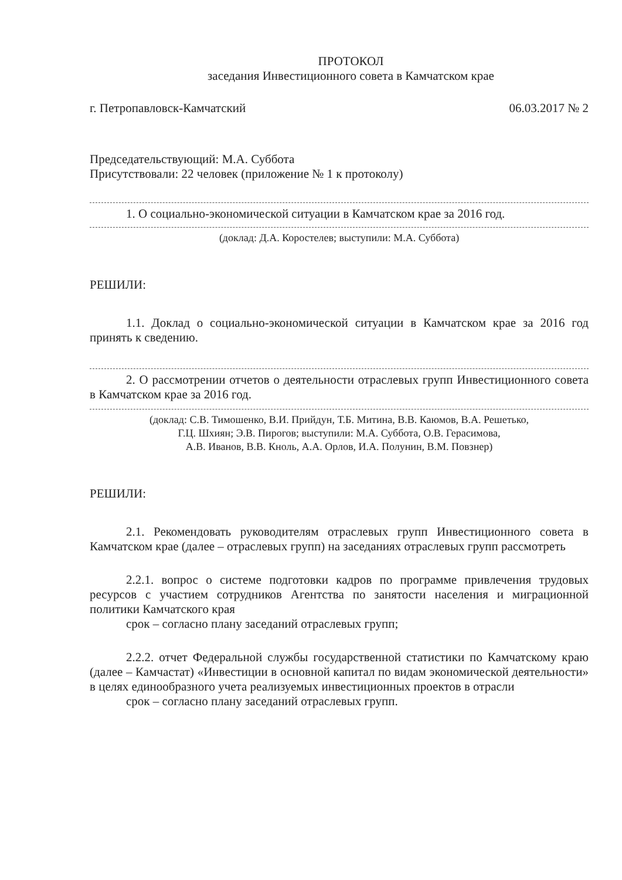ПРОТОКОЛ
заседания Инвестиционного совета в Камчатском крае
г. Петропавловск-Камчатский 06.03.2017 № 2
Председательствующий: М.А. Суббота
Присутствовали: 22 человек (приложение № 1 к протоколу)
1. О социально-экономической ситуации в Камчатском крае за 2016 год.
(доклад: Д.А. Коростелев; выступили: М.А. Суббота)
РЕШИЛИ:
1.1. Доклад о социально-экономической ситуации в Камчатском крае за 2016 год принять к сведению.
2. О рассмотрении отчетов о деятельности отраслевых групп Инвестиционного совета в Камчатском крае за 2016 год.
(доклад: С.В. Тимошенко, В.И. Прийдун, Т.Б. Митина, В.В. Каюмов, В.А. Решетько,
Г.Ц. Шхиян; Э.В. Пирогов; выступили: М.А. Суббота, О.В. Герасимова,
А.В. Иванов, В.В. Кноль, А.А. Орлов, И.А. Полунин, В.М. Повзнер)
РЕШИЛИ:
2.1. Рекомендовать руководителям отраслевых групп Инвестиционного совета в Камчатском крае (далее – отраслевых групп) на заседаниях отраслевых групп рассмотреть
2.2.1. вопрос о системе подготовки кадров по программе привлечения трудовых ресурсов с участием сотрудников Агентства по занятости населения и миграционной политики Камчатского края
срок – согласно плану заседаний отраслевых групп;
2.2.2. отчет Федеральной службы государственной статистики по Камчатскому краю (далее – Камчастат) «Инвестиции в основной капитал по видам экономической деятельности» в целях единообразного учета реализуемых инвестиционных проектов в отрасли
срок – согласно плану заседаний отраслевых групп.